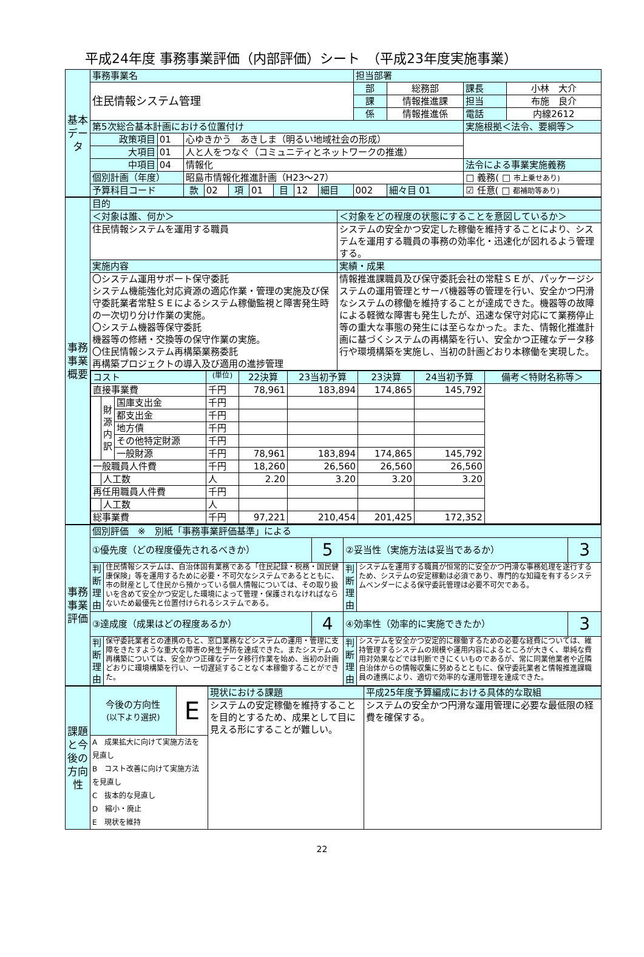平成24年度 事務事業評価（内部評価）シート　（平成23年度実施事業）
| 基本データ | 事務事業名 | | | | | | | | | 担当部署 | | | |
| | 住民情報システム管理 | | | | | | | | | 部 | 総務部 | 課長 | 小林 大介 |
| | | | | | | | | | | 課 | 情報推進課 | 担当 | 布施 良介 |
| | | | | | | | | | | 係 | 情報推進係 | 電話 | 内線2612 |
| | 第5次総合基本計画における位置付け | | | | | | | | | | | 実施根拠＜法令、要綱等＞ | |
| | 政策項目 | 01 | 心ゆきかう あきしま（明るい地域社会の形成） | | | | | | | | | | |
| | 大項目 | 01 | 人と人をつなぐ（コミュニティとネットワークの推進） | | | | | | | | | | |
| | 中項目 | 04 | 情報化 | | | | | | | | | 法令による事業実施義務 | |
| | 個別計画（年度） | | 昭島市情報化推進計画（H23～27） | | | | | | | | | □ 義務( □ 市上乗せあり) | |
| | 予算科目コード | | 款 | 02 | 項 | 01 | 目 | 12 | 細目 | 002 | 細々目 01 | ☑ 任意( □ 都補助等あり) | |
| 事務事業概要 | 目的 | |
| | ＜対象は誰、何か＞ | ＜対象をどの程度の状態にすることを意図しているか＞ |
| | 住民情報システムを運用する職員 | システムの安全かつ安定した稼働を維持することにより、システムを運用する職員の事務の効率化・迅速化が図れるよう管理する。 |
| | 実施内容 | 実績・成果 |
| | 〇システム運用サポート保守委託 システム機能強化対応資源の適応作業・管理の実施及び保守委託業者常駐ＳＥによるシステム稼働監視と障害発生時の一次切り分け作業の実施。 〇システム機器等保守委託 機器等の修繕・交換等の保守作業の実施。 〇住民情報システム再構築業務委託 再構築プロジェクトの導入及び適用の進捗管理 | 情報推進課職員及び保守委託会社の常駐ＳＥが、パッケージシステムの運用管理とサーバ機器等の管理を行い、安全かつ円滑なシステムの稼働を維持することが達成できた。機器等の故障による軽微な障害も発生したが、迅速な保守対応にて業務停止等の重大な事態の発生には至らなかった。また、情報化推進計画に基づくシステムの再構築を行い、安全かつ正確なデータ移行や環境構築を実施し、当初の計画どおり本稼働を実現した。 |
| | / コスト / / / (単位) / 22決算 / 23当初予算 / 23決算 / 24当初予算 / 備考＜特財名称等＞ / / 直接事業費 / / / 千円 / 78,961 / 183,894 / 174,865 / 145,792 / / / / 財源内訳 / 国庫支出金 / 千円 / / / / / / / / / 都支出金 / 千円 / / / / / / / / / 地方債 / 千円 / / / / / / / / / その他特定財源 / 千円 / / / / / / / / / 一般財源 / 千円 / 78,961 / 183,894 / 174,865 / 145,792 / / / 一般職員人件費 / / / 千円 / 18,260 / 26,560 / 26,560 / 26,560 / / / / 人工数 / / 人 / 2.20 / 3.20 / 3.20 / 3.20 / / / 再任用職員人件費 / / / 千円 / / / / / / / / 人工数 / / 人 / / / / / / / 総事業費 / / / 千円 / 97,221 / 210,454 / 201,425 / 172,352 / / | |
| 事務事業評価 | 個別評価 ※ 別紙「事務事業評価基準」による | | | | | |
| | ①優先度（どの程度優先されるべきか） | | 5 | ②妥当性（実施方法は妥当であるか） | | 3 |
| | 判断理由 | 住民情報システムは、自治体固有業務である「住民記録・税務・国民健康保険」等を運用するために必要・不可欠なシステムであるとともに、市の財産として住民から預かっている個人情報については、その取り扱いを含めて安全かつ安定した環境によって管理・保護されなければならないため最優先と位置付けられるシステムである。 | | 判断理由 | システムを運用する職員が恒常的に安全かつ円滑な事務処理を遂行するため、システムの安定稼動は必須であり、専門的な知識を有するシステムベンダーによる保守委託管理は必要不可欠である。 | |
| | ③達成度（成果はどの程度あるか） | | 4 | ④効率性（効率的に実施できたか） | | 3 |
| | 判断理由 | 保守委託業者との連携のもと、窓口業務などシステムの運用・管理に支障をきたすような重大な障害の発生予防を達成できた。またシステムの再構築については、安全かつ正確なデータ移行作業を始め、当初の計画どおりに環境構築を行い、一切遅延することなく本稼働することができた。 | | 判断理由 | システムを安全かつ安定的に稼働するための必要な経費については、維持管理するシステムの規模や運用内容によるところが大きく、単純な費用対効果などでは判断できにくいものであるが、常に同業他業者や近隣自治体からの情報収集に努めるとともに、保守委託業者と情報推進課職員の連携により、適切で効率的な運用管理を達成できた。 | |
| 課題と今後の方向性 | 今後の方向性 (以下より選択) | E | 現状における課題 | 平成25年度予算編成における具体的な取組 |
| | | | システムの安定稼働を維持することを目的とするため、成果として目に見える形にすることが難しい。 | システムの安全かつ円滑な運用管理に必要な最低限の経費を確保する。 |
| | A 成果拡大に向けて実施方法を見直し B コスト改善に向けて実施方法を見直し C 抜本的な見直し D 縮小・廃止 E 現状を維持 | | | |
22